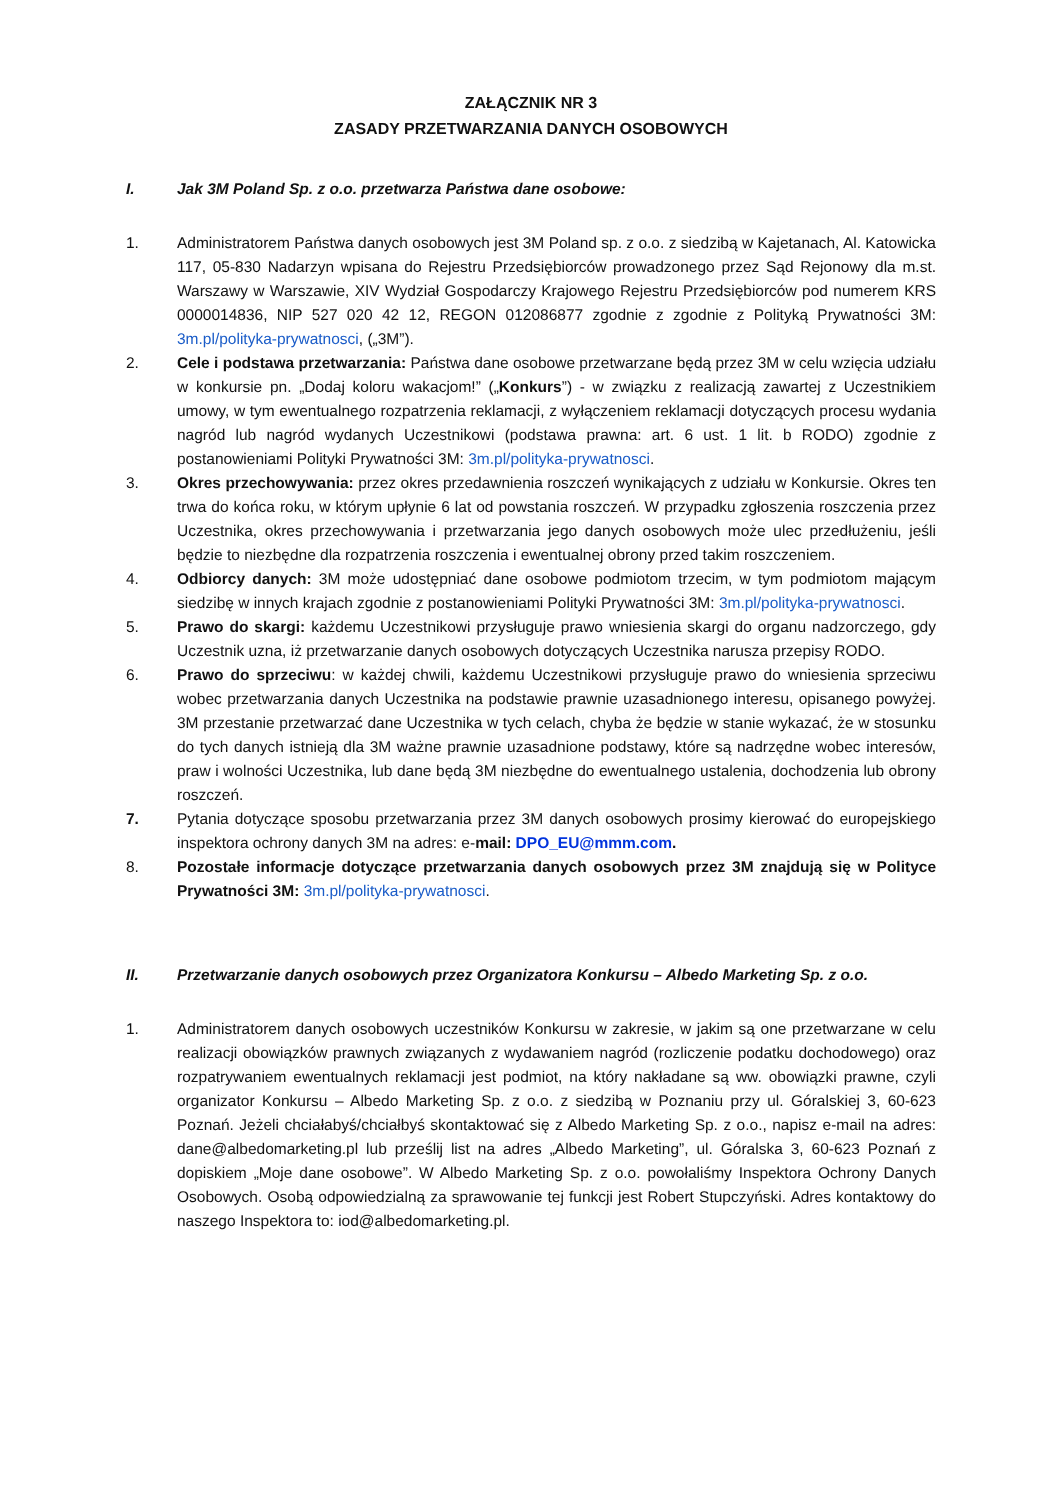ZAŁĄCZNIK NR 3
ZASADY PRZETWARZANIA DANYCH OSOBOWYCH
I. Jak 3M Poland Sp. z o.o. przetwarza Państwa dane osobowe:
1. Administratorem Państwa danych osobowych jest 3M Poland sp. z o.o. z siedzibą w Kajetanach, Al. Katowicka 117, 05-830 Nadarzyn wpisana do Rejestru Przedsiębiorców prowadzonego przez Sąd Rejonowy dla m.st. Warszawy w Warszawie, XIV Wydział Gospodarczy Krajowego Rejestru Przedsiębiorców pod numerem KRS 0000014836, NIP 527 020 42 12, REGON 012086877 zgodnie z zgodnie z Polityką Prywatności 3M: 3m.pl/polityka-prywatnosci, („3M”).
2. Cele i podstawa przetwarzania: Państwa dane osobowe przetwarzane będą przez 3M w celu wzięcia udziału w konkursie pn. „Dodaj koloru wakacjom!” („Konkurs”) - w związku z realizacją zawartej z Uczestnikiem umowy, w tym ewentualnego rozpatrzenia reklamacji, z wyłączeniem reklamacji dotyczących procesu wydania nagród lub nagród wydanych Uczestnikowi (podstawa prawna: art. 6 ust. 1 lit. b RODO) zgodnie z postanowieniami Polityki Prywatności 3M: 3m.pl/polityka-prywatnosci.
3. Okres przechowywania: przez okres przedawnienia roszczeń wynikających z udziału w Konkursie. Okres ten trwa do końca roku, w którym upłynie 6 lat od powstania roszczeń. W przypadku zgłoszenia roszczenia przez Uczestnika, okres przechowywania i przetwarzania jego danych osobowych może ulec przedłużeniu, jeśli będzie to niezbędne dla rozpatrzenia roszczenia i ewentualnej obrony przed takim roszczeniem.
4. Odbiorcy danych: 3M może udostępniać dane osobowe podmiotom trzecim, w tym podmiotom mającym siedzibę w innych krajach zgodnie z postanowieniami Polityki Prywatności 3M: 3m.pl/polityka-prywatnosci.
5. Prawo do skargi: każdemu Uczestnikowi przysługuje prawo wniesienia skargi do organu nadzorczego, gdy Uczestnik uzna, iż przetwarzanie danych osobowych dotyczących Uczestnika narusza przepisy RODO.
6. Prawo do sprzeciwu: w każdej chwili, każdemu Uczestnikowi przysługuje prawo do wniesienia sprzeciwu wobec przetwarzania danych Uczestnika na podstawie prawnie uzasadnionego interesu, opisanego powyżej. 3M przestanie przetwarzać dane Uczestnika w tych celach, chyba że będzie w stanie wykazać, że w stosunku do tych danych istnieją dla 3M ważne prawnie uzasadnione podstawy, które są nadrzędne wobec interesów, praw i wolności Uczestnika, lub dane będą 3M niezbędne do ewentualnego ustalenia, dochodzenia lub obrony roszczeń.
7. Pytania dotyczące sposobu przetwarzania przez 3M danych osobowych prosimy kierować do europejskiego inspektora ochrony danych 3M na adres: e-mail: DPO_EU@mmm.com.
8. Pozostałe informacje dotyczące przetwarzania danych osobowych przez 3M znajdują się w Polityce Prywatności 3M: 3m.pl/polityka-prywatnosci.
II. Przetwarzanie danych osobowych przez Organizatora Konkursu – Albedo Marketing Sp. z o.o.
1. Administratorem danych osobowych uczestników Konkursu w zakresie, w jakim są one przetwarzane w celu realizacji obowiązków prawnych związanych z wydawaniem nagród (rozliczenie podatku dochodowego) oraz rozpatrywaniem ewentualnych reklamacji jest podmiot, na który nakładane są ww. obowiązki prawne, czyli organizator Konkursu – Albedo Marketing Sp. z o.o. z siedzibą w Poznaniu przy ul. Góralskiej 3, 60-623 Poznań. Jeżeli chciałabyś/chciałbyś skontaktować się z Albedo Marketing Sp. z o.o., napisz e-mail na adres: dane@albedomarketing.pl lub prześlij list na adres „Albedo Marketing”, ul. Góralska 3, 60-623 Poznań z dopiskiem „Moje dane osobowe”. W Albedo Marketing Sp. z o.o. powołaliśmy Inspektora Ochrony Danych Osobowych. Osobą odpowiedzialną za sprawowanie tej funkcji jest Robert Stupczyński. Adres kontaktowy do naszego Inspektora to: iod@albedomarketing.pl.